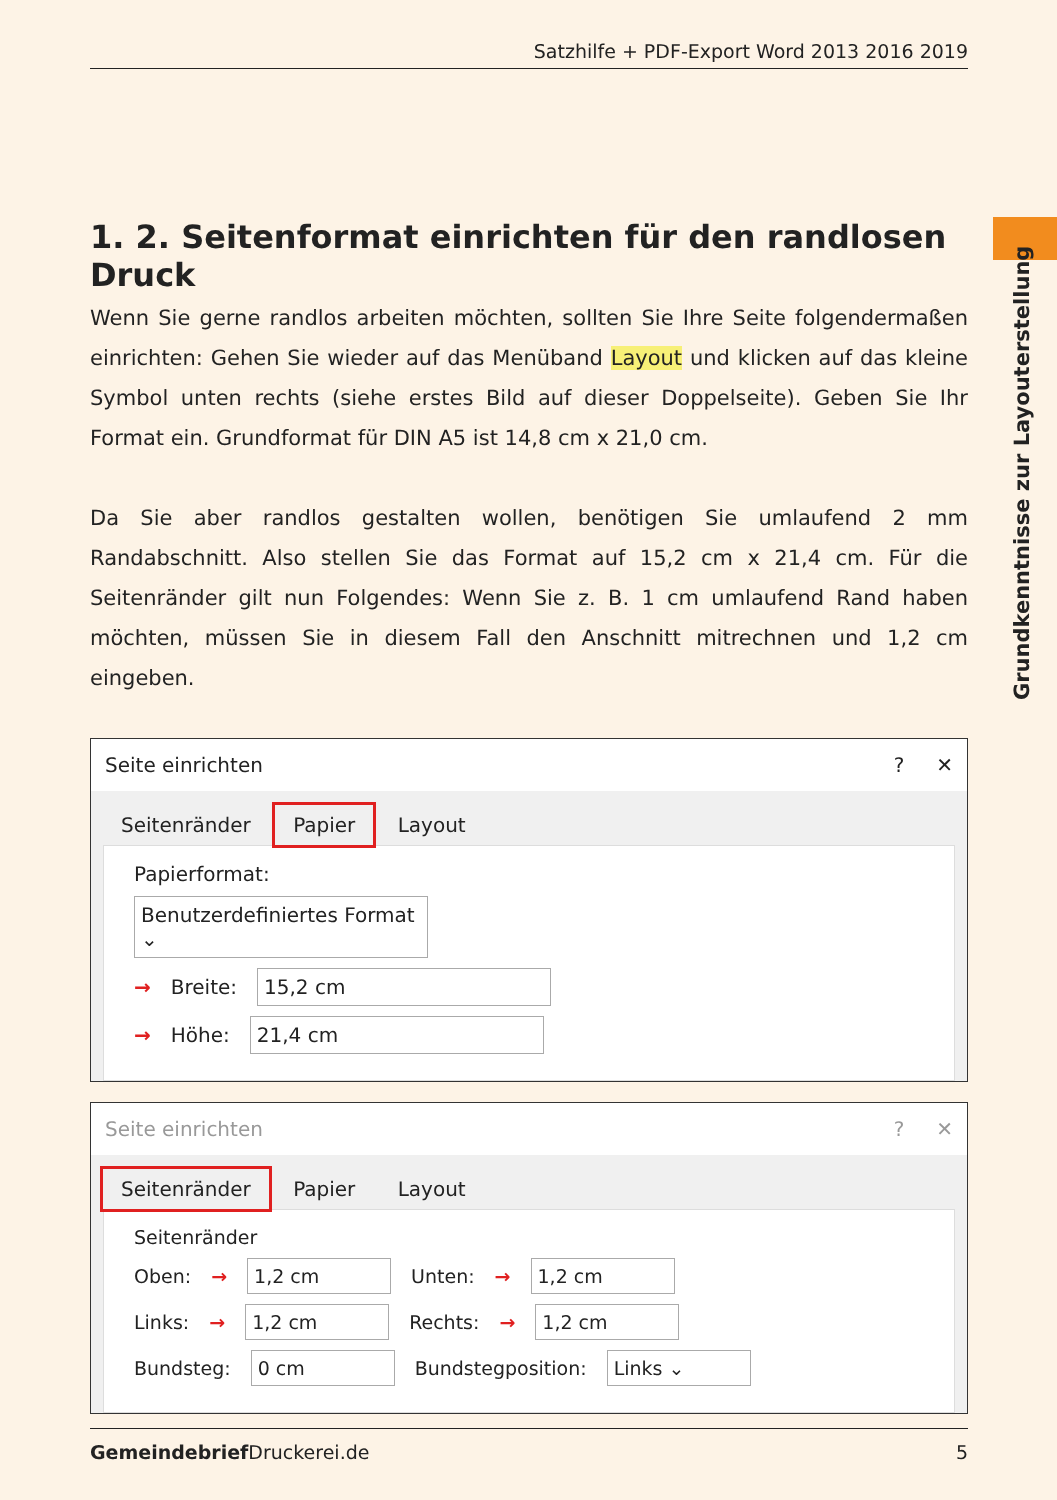Satzhilfe + PDF-Export Word 2013 2016 2019
Grundkenntnisse zur Layouterstellung
1. 2. Seitenformat einrichten für den randlosen Druck
Wenn Sie gerne randlos arbeiten möchten, sollten Sie Ihre Seite folgendermaßen einrichten: Gehen Sie wieder auf das Menüband Layout und klicken auf das kleine Symbol unten rechts (siehe erstes Bild auf dieser Doppelseite). Geben Sie Ihr Format ein. Grundformat für DIN A5 ist 14,8 cm x 21,0 cm.
Da Sie aber randlos gestalten wollen, benötigen Sie umlaufend 2 mm Randabschnitt. Also stellen Sie das Format auf 15,2 cm x 21,4 cm. Für die Seitenränder gilt nun Folgendes: Wenn Sie z. B. 1 cm umlaufend Rand haben möchten, müssen Sie in diesem Fall den Anschnitt mitrechnen und 1,2 cm eingeben.
Seite einrichten? ✕
Seitenränder Papier Layout
Papierformat:
Benutzerdefiniertes Format ⌄
→ Breite: 15,2 cm
→ Höhe: 21,4 cm
Seite einrichten? ✕
Seitenränder Papier Layout
Seitenränder
Oben: → 1,2 cm Unten: → 1,2 cm
Links: → 1,2 cm Rechts: → 1,2 cm
Bundsteg: 0 cm Bundstegposition: Links ⌄
Gemeindebrief Druckerei.de 5